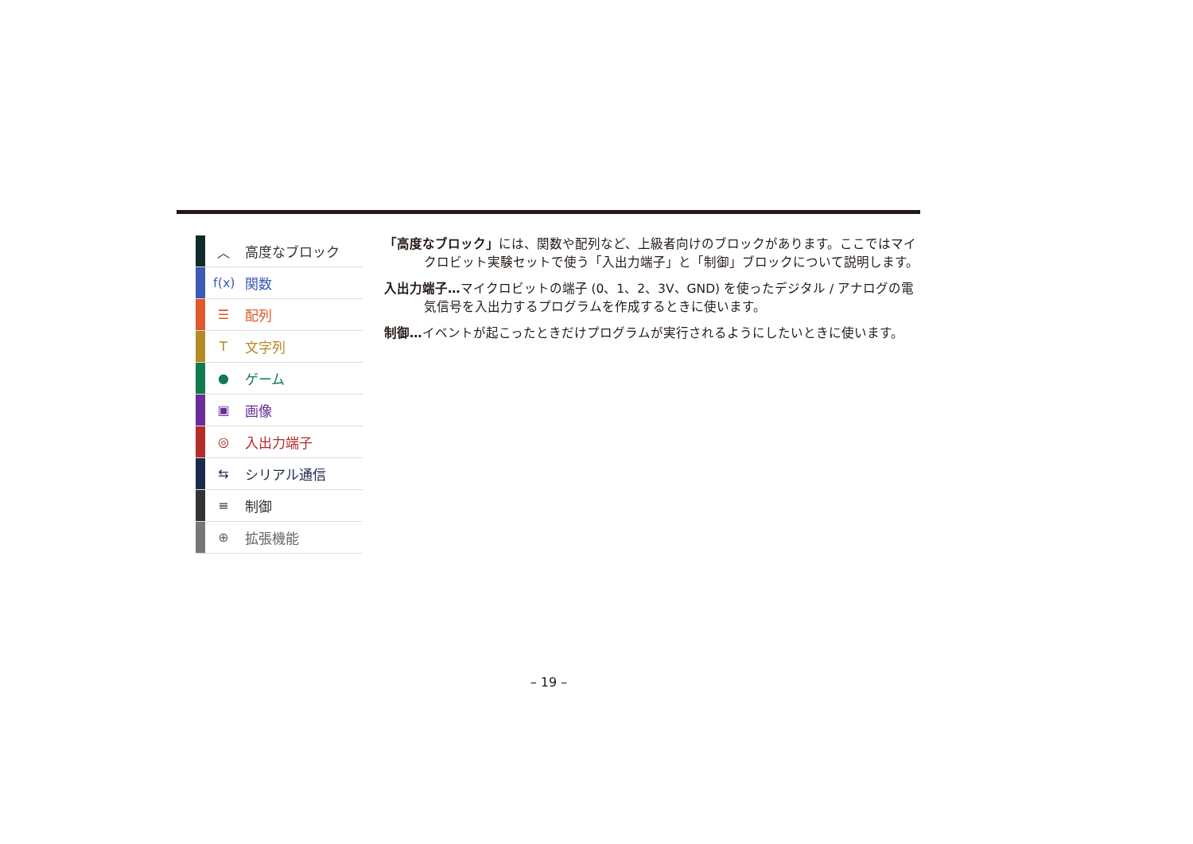︿ 高度なブロック
f(x) 関数
☰ 配列
T文字列
● ゲーム
▣ 画像
◎ 入出力端子
⇆ シリアル通信
≡ 制御
⊕ 拡張機能
「高度なブロック」には、関数や配列など、上級者向けのブロックがあります。ここではマイクロビット実験セットで使う「入出力端子」と「制御」ブロックについて説明します。
入出力端子…マイクロビットの端子 (0、1、2、3V、GND) を使ったデジタル / アナログの電気信号を入出力するプログラムを作成するときに使います。
制御…イベントが起こったときだけプログラムが実行されるようにしたいときに使います。
– 19 –